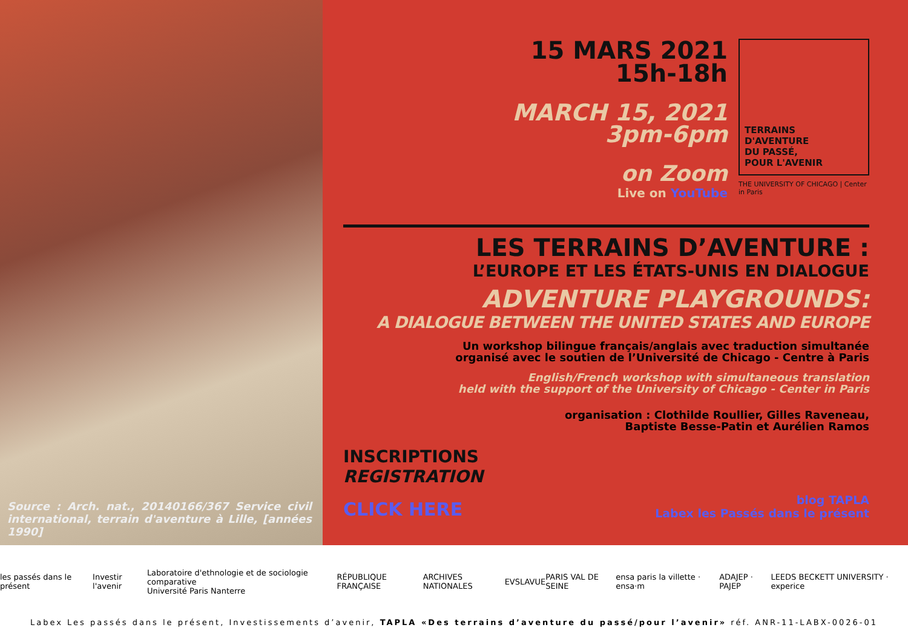Source : Arch. nat., 20140166/367 Service civil international, terrain d'aventure à Lille, [années 1990]
15 MARS 2021
15h-18h
MARCH 15, 2021
3pm-6pm
on Zoom
Live on YouTube
TERRAINS
D'AVENTURE
DU PASSÉ,
POUR L'AVENIR
THE UNIVERSITY OF CHICAGO | Center in Paris
LES TERRAINS D’AVENTURE :
L’EUROPE ET LES ÉTATS-UNIS EN DIALOGUE
ADVENTURE PLAYGROUNDS:
A DIALOGUE BETWEEN THE UNITED STATES AND EUROPE
Un workshop bilingue français/anglais avec traduction simultanée
organisé avec le soutien de l’Université de Chicago - Centre à Paris
English/French workshop with simultaneous translation
held with the support of the University of Chicago - Center in Paris
organisation : Clothilde Roullier, Gilles Raveneau,
Baptiste Besse-Patin et Aurélien Ramos
INSCRIPTIONS
REGISTRATION
CLICK HERE
blog TAPLA
Labex les Passés dans le présent
les passés dans le présent Investir l'avenir Laboratoire d'ethnologie et de sociologie comparative
Université Paris Nanterre RÉPUBLIQUE FRANÇAISE ARCHIVES NATIONALES EVS LAVUE PARIS VAL DE SEINE ensa paris la villette · ensa·m ADAJEP · PAJEP LEEDS BECKETT UNIVERSITY · experice
Labex Les passés dans le présent, Investissements d’avenir, TAPLA «Des terrains d’aventure du passé/pour l’avenir» réf. ANR-11-LABX-0026-01